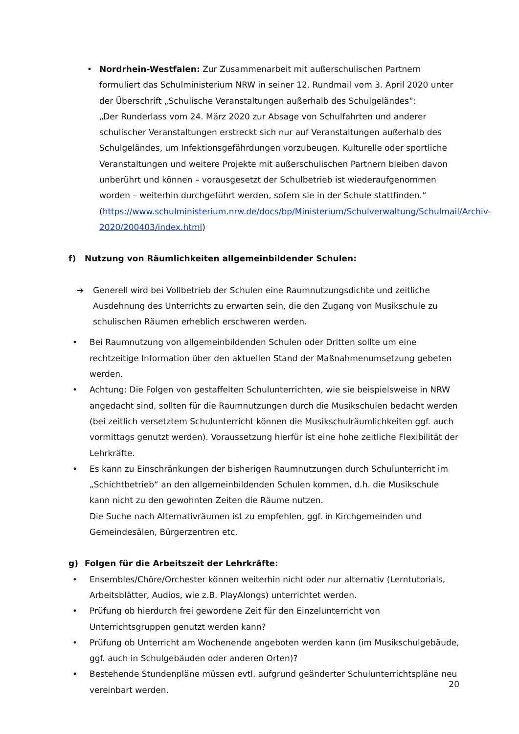• Nordrhein-Westfalen: Zur Zusammenarbeit mit außerschulischen Partnern formuliert das Schulministerium NRW in seiner 12. Rundmail vom 3. April 2020 unter der Überschrift „Schulische Veranstaltungen außerhalb des Schulgeländes“:
„Der Runderlass vom 24. März 2020 zur Absage von Schulfahrten und anderer schulischer Veranstaltungen erstreckt sich nur auf Veranstaltungen außerhalb des Schulgeländes, um Infektionsgefährdungen vorzubeugen. Kulturelle oder sportliche Veranstaltungen und weitere Projekte mit außerschulischen Partnern bleiben davon unberührt und können – vorausgesetzt der Schulbetrieb ist wiederaufgenommen worden – weiterhin durchgeführt werden, sofern sie in der Schule stattfinden.“ (https://www.schulministerium.nrw.de/docs/bp/Ministerium/Schulverwaltung/Schulmail/Archiv-2020/200403/index.html)
f) Nutzung von Räumlichkeiten allgemeinbildender Schulen:
➔ Generell wird bei Vollbetrieb der Schulen eine Raumnutzungsdichte und zeitliche Ausdehnung des Unterrichts zu erwarten sein, die den Zugang von Musikschule zu schulischen Räumen erheblich erschweren werden.
• Bei Raumnutzung von allgemeinbildenden Schulen oder Dritten sollte um eine rechtzeitige Information über den aktuellen Stand der Maßnahmenumsetzung gebeten werden.
• Achtung: Die Folgen von gestaffelten Schulunterrichten, wie sie beispielsweise in NRW angedacht sind, sollten für die Raumnutzungen durch die Musikschulen bedacht werden (bei zeitlich versetztem Schulunterricht können die Musikschulräumlichkeiten ggf. auch vormittags genutzt werden). Voraussetzung hierfür ist eine hohe zeitliche Flexibilität der Lehrkräfte.
• Es kann zu Einschränkungen der bisherigen Raumnutzungen durch Schulunterricht im „Schichtbetrieb“ an den allgemeinbildenden Schulen kommen, d.h. die Musikschule kann nicht zu den gewohnten Zeiten die Räume nutzen.
Die Suche nach Alternativräumen ist zu empfehlen, ggf. in Kirchgemeinden und Gemeindesälen, Bürgerzentren etc.
g) Folgen für die Arbeitszeit der Lehrkräfte:
• Ensembles/Chöre/Orchester können weiterhin nicht oder nur alternativ (Lerntutorials, Arbeitsblätter, Audios, wie z.B. PlayAlongs) unterrichtet werden.
• Prüfung ob hierdurch frei gewordene Zeit für den Einzelunterricht von Unterrichtsgruppen genutzt werden kann?
• Prüfung ob Unterricht am Wochenende angeboten werden kann (im Musikschulgebäude, ggf. auch in Schulgebäuden oder anderen Orten)?
• Bestehende Stundenpläne müssen evtl. aufgrund geänderter Schulunterrichtspläne neu vereinbart werden.
20